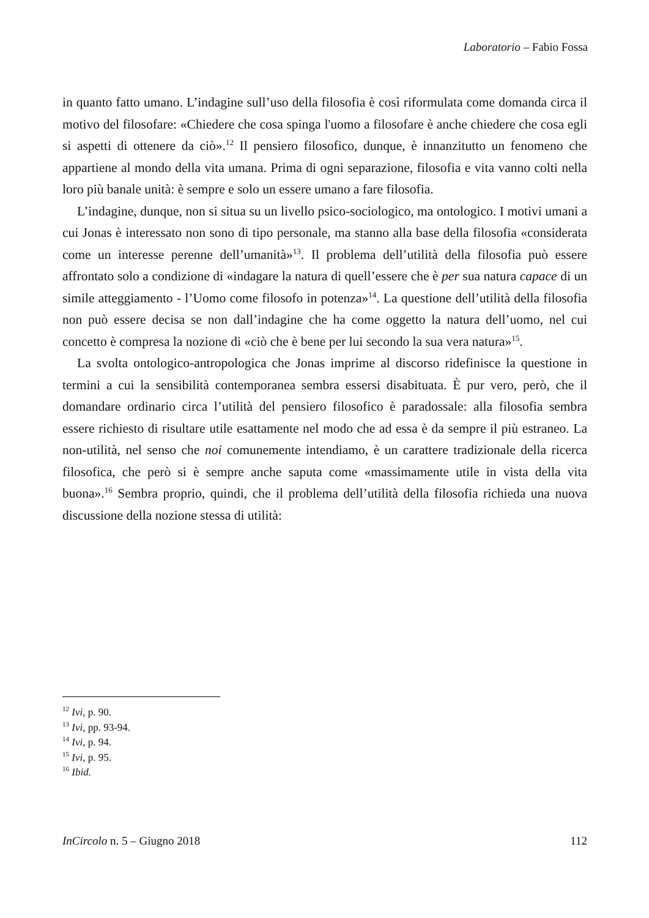Laboratorio – Fabio Fossa
in quanto fatto umano. L’indagine sull’uso della filosofia è così riformulata come domanda circa il motivo del filosofare: «Chiedere che cosa spinga l'uomo a filosofare è anche chiedere che cosa egli si aspetti di ottenere da ciò».<sup>12</sup> Il pensiero filosofico, dunque, è innanzitutto un fenomeno che appartiene al mondo della vita umana. Prima di ogni separazione, filosofia e vita vanno colti nella loro più banale unità: è sempre e solo un essere umano a fare filosofia.
L’indagine, dunque, non si situa su un livello psico-sociologico, ma ontologico. I motivi umani a cui Jonas è interessato non sono di tipo personale, ma stanno alla base della filosofia «considerata come un interesse perenne dell’umanità»<sup>13</sup>. Il problema dell’utilità della filosofia può essere affrontato solo a condizione di «indagare la natura di quell’essere che è per sua natura capace di un simile atteggiamento - l’Uomo come filosofo in potenza»<sup>14</sup>. La questione dell’utilità della filosofia non può essere decisa se non dall’indagine che ha come oggetto la natura dell’uomo, nel cui concetto è compresa la nozione di «ciò che è bene per lui secondo la sua vera natura»<sup>15</sup>.
La svolta ontologico-antropologica che Jonas imprime al discorso ridefinisce la questione in termini a cui la sensibilità contemporanea sembra essersi disabituata. È pur vero, però, che il domandare ordinario circa l’utilità del pensiero filosofico è paradossale: alla filosofia sembra essere richiesto di risultare utile esattamente nel modo che ad essa è da sempre il più estraneo. La non-utilità, nel senso che noi comunemente intendiamo, è un carattere tradizionale della ricerca filosofica, che però si è sempre anche saputa come «massimamente utile in vista della vita buona».<sup>16</sup> Sembra proprio, quindi, che il problema dell’utilità della filosofia richieda una nuova discussione della nozione stessa di utilità:
<sup>12</sup> Ivi, p. 90.
<sup>13</sup> Ivi, pp. 93-94.
<sup>14</sup> Ivi, p. 94.
<sup>15</sup> Ivi, p. 95.
<sup>16</sup> Ibid.
InCircolo n. 5 – Giugno 2018 112